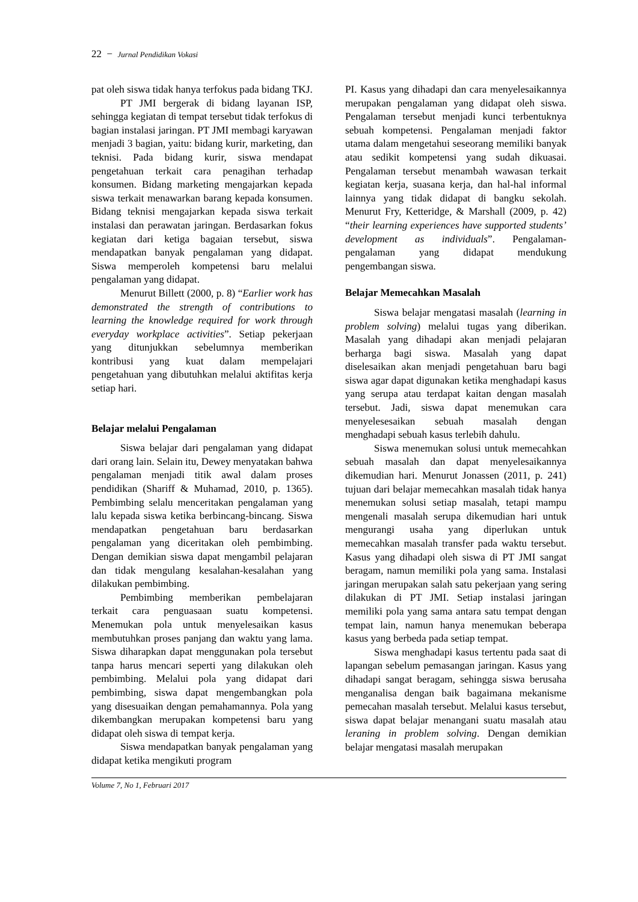22 − Jurnal Pendidikan Vokasi
pat oleh siswa tidak hanya terfokus pada bidang TKJ.
PT JMI bergerak di bidang layanan ISP, sehingga kegiatan di tempat tersebut tidak terfokus di bagian instalasi jaringan. PT JMI membagi karyawan menjadi 3 bagian, yaitu: bidang kurir, marketing, dan teknisi. Pada bidang kurir, siswa mendapat pengetahuan terkait cara penagihan terhadap konsumen. Bidang marketing mengajarkan kepada siswa terkait menawarkan barang kepada konsumen. Bidang teknisi mengajarkan kepada siswa terkait instalasi dan perawatan jaringan. Berdasarkan fokus kegiatan dari ketiga bagaian tersebut, siswa mendapatkan banyak pengalaman yang didapat. Siswa memperoleh kompetensi baru melalui pengalaman yang didapat.
Menurut Billett (2000, p. 8) “Earlier work has demonstrated the strength of contributions to learning the knowledge required for work through everyday workplace activities”. Setiap pekerjaan yang ditunjukkan sebelumnya memberikan kontribusi yang kuat dalam mempelajari pengetahuan yang dibutuhkan melalui aktifitas kerja setiap hari.
Belajar melalui Pengalaman
Siswa belajar dari pengalaman yang didapat dari orang lain. Selain itu, Dewey menyatakan bahwa pengalaman menjadi titik awal dalam proses pendidikan (Shariff & Muhamad, 2010, p. 1365). Pembimbing selalu menceritakan pengalaman yang lalu kepada siswa ketika berbincang-bincang. Siswa mendapatkan pengetahuan baru berdasarkan pengalaman yang diceritakan oleh pembimbing. Dengan demikian siswa dapat mengambil pelajaran dan tidak mengulang kesalahan-kesalahan yang dilakukan pembimbing.
Pembimbing memberikan pembelajaran terkait cara penguasaan suatu kompetensi. Menemukan pola untuk menyelesaikan kasus membutuhkan proses panjang dan waktu yang lama. Siswa diharapkan dapat menggunakan pola tersebut tanpa harus mencari seperti yang dilakukan oleh pembimbing. Melalui pola yang didapat dari pembimbing, siswa dapat mengembangkan pola yang disesuaikan dengan pemahamannya. Pola yang dikembangkan merupakan kompetensi baru yang didapat oleh siswa di tempat kerja.
Siswa mendapatkan banyak pengalaman yang didapat ketika mengikuti program
PI. Kasus yang dihadapi dan cara menyelesaikannya merupakan pengalaman yang didapat oleh siswa. Pengalaman tersebut menjadi kunci terbentuknya sebuah kompetensi. Pengalaman menjadi faktor utama dalam mengetahui seseorang memiliki banyak atau sedikit kompetensi yang sudah dikuasai. Pengalaman tersebut menambah wawasan terkait kegiatan kerja, suasana kerja, dan hal-hal informal lainnya yang tidak didapat di bangku sekolah. Menurut Fry, Ketteridge, & Marshall (2009, p. 42) “their learning experiences have supported students’ development as individuals”. Pengalaman-pengalaman yang didapat mendukung pengembangan siswa.
Belajar Memecahkan Masalah
Siswa belajar mengatasi masalah (learning in problem solving) melalui tugas yang diberikan. Masalah yang dihadapi akan menjadi pelajaran berharga bagi siswa. Masalah yang dapat diselesaikan akan menjadi pengetahuan baru bagi siswa agar dapat digunakan ketika menghadapi kasus yang serupa atau terdapat kaitan dengan masalah tersebut. Jadi, siswa dapat menemukan cara menyelesesaikan sebuah masalah dengan menghadapi sebuah kasus terlebih dahulu.
Siswa menemukan solusi untuk memecahkan sebuah masalah dan dapat menyelesaikannya dikemudian hari. Menurut Jonassen (2011, p. 241) tujuan dari belajar memecahkan masalah tidak hanya menemukan solusi setiap masalah, tetapi mampu mengenali masalah serupa dikemudian hari untuk mengurangi usaha yang diperlukan untuk memecahkan masalah transfer pada waktu tersebut. Kasus yang dihadapi oleh siswa di PT JMI sangat beragam, namun memiliki pola yang sama. Instalasi jaringan merupakan salah satu pekerjaan yang sering dilakukan di PT JMI. Setiap instalasi jaringan memiliki pola yang sama antara satu tempat dengan tempat lain, namun hanya menemukan beberapa kasus yang berbeda pada setiap tempat.
Siswa menghadapi kasus tertentu pada saat di lapangan sebelum pemasangan jaringan. Kasus yang dihadapi sangat beragam, sehingga siswa berusaha menganalisa dengan baik bagaimana mekanisme pemecahan masalah tersebut. Melalui kasus tersebut, siswa dapat belajar menangani suatu masalah atau leraning in problem solving. Dengan demikian belajar mengatasi masalah merupakan
Volume 7, No 1, Februari 2017